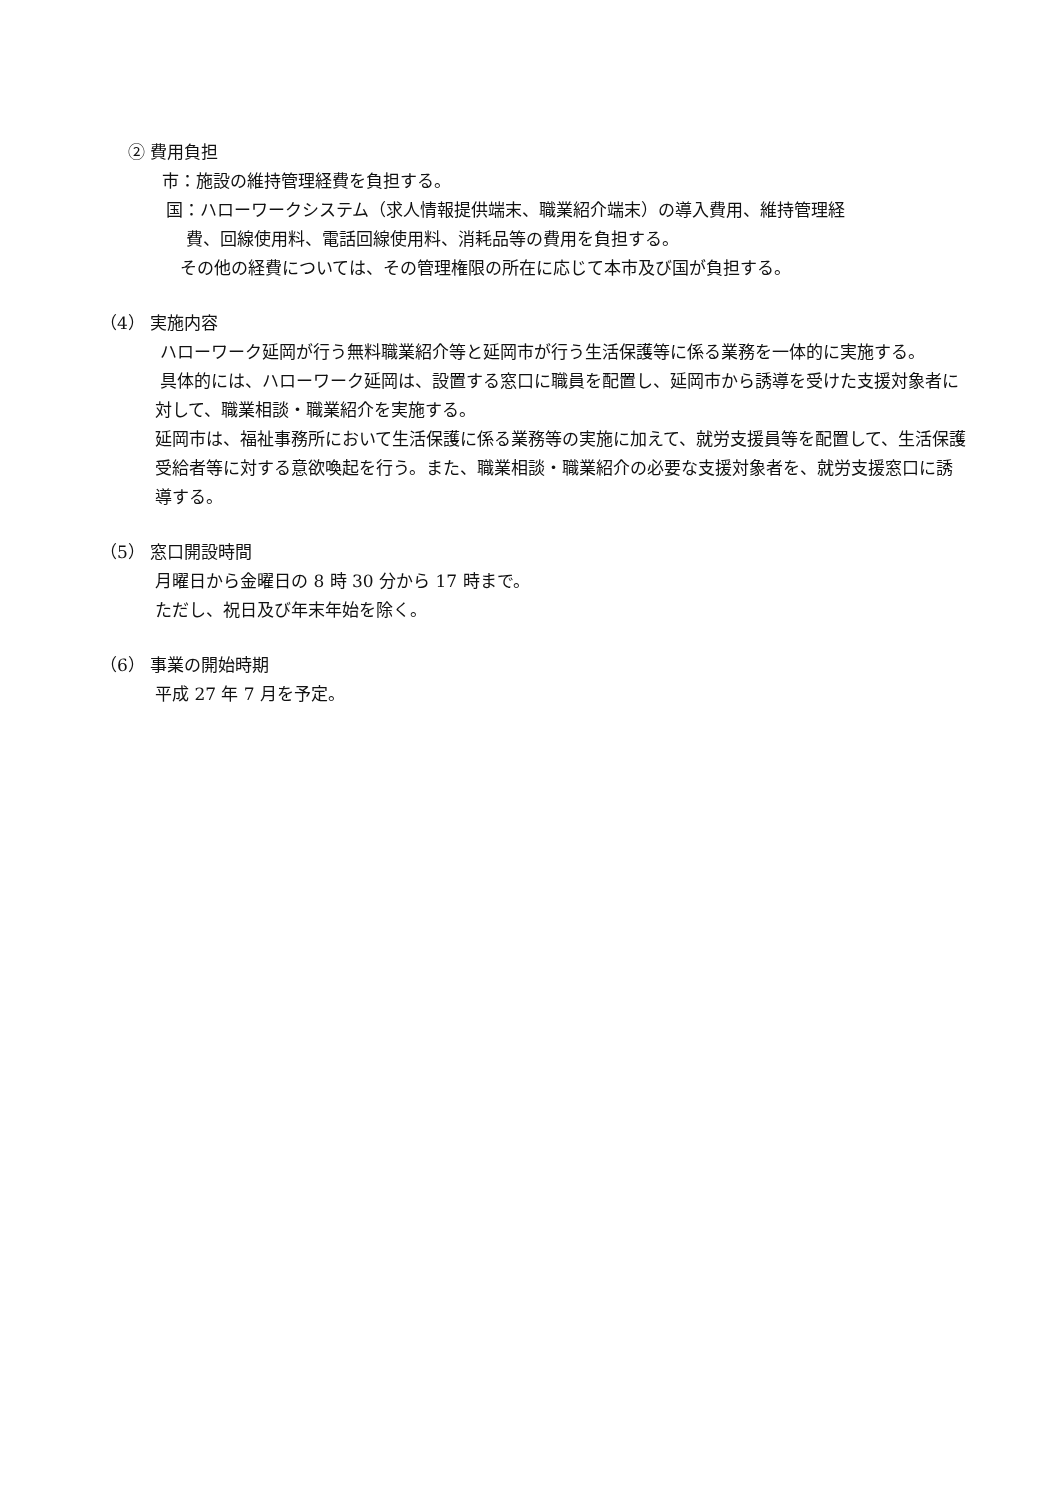② 費用負担
市：施設の維持管理経費を負担する。
国：ハローワークシステム（求人情報提供端末、職業紹介端末）の導入費用、維持管理経
費、回線使用料、電話回線使用料、消耗品等の費用を負担する。
その他の経費については、その管理権限の所在に応じて本市及び国が負担する。
（4） 実施内容
ハローワーク延岡が行う無料職業紹介等と延岡市が行う生活保護等に係る業務を一体的に実施する。
具体的には、ハローワーク延岡は、設置する窓口に職員を配置し、延岡市から誘導を受けた支援対象者に対して、職業相談・職業紹介を実施する。
延岡市は、福祉事務所において生活保護に係る業務等の実施に加えて、就労支援員等を配置して、生活保護受給者等に対する意欲喚起を行う。また、職業相談・職業紹介の必要な支援対象者を、就労支援窓口に誘導する。
（5） 窓口開設時間
月曜日から金曜日の 8 時 30 分から 17 時まで。
ただし、祝日及び年末年始を除く。
（6） 事業の開始時期
平成 27 年 7 月を予定。